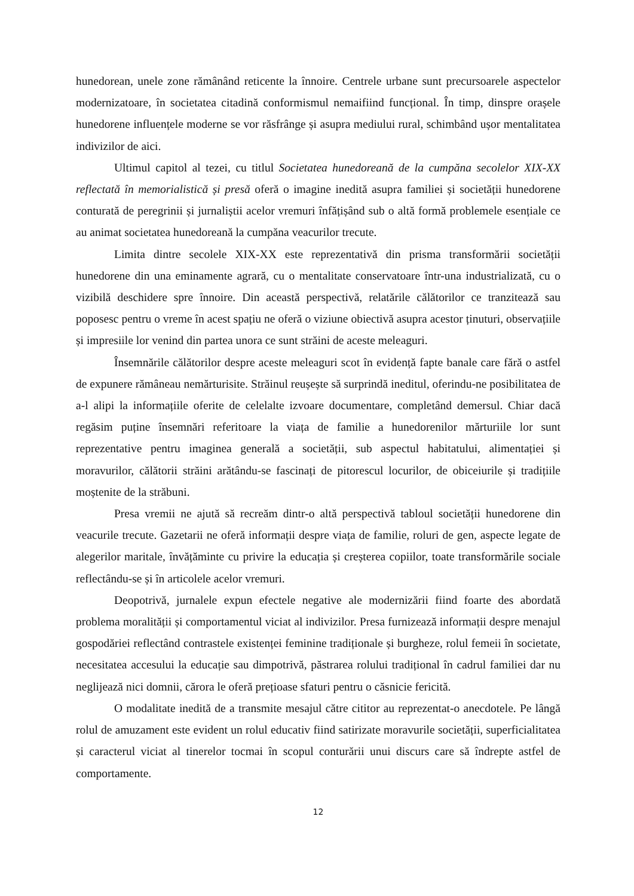hunedorean, unele zone rămânând reticente la înnoire. Centrele urbane sunt precursoarele aspectelor modernizatoare, în societatea citadină conformismul nemaifiind funcțional. În timp, dinspre orașele hunedorene influențele moderne se vor răsfrânge și asupra mediului rural, schimbând ușor mentalitatea indivizilor de aici.
Ultimul capitol al tezei, cu titlul Societatea hunedoreană de la cumpăna secolelor XIX-XX reflectată în memorialistică și presă oferă o imagine inedită asupra familiei și societății hunedorene conturată de peregrinii și jurnaliștii acelor vremuri înfățișând sub o altă formă problemele esențiale ce au animat societatea hunedoreană la cumpăna veacurilor trecute.
Limita dintre secolele XIX-XX este reprezentativă din prisma transformării societății hunedorene din una eminamente agrară, cu o mentalitate conservatoare într-una industrializată, cu o vizibilă deschidere spre înnoire. Din această perspectivă, relatările călătorilor ce tranzitează sau poposesc pentru o vreme în acest spațiu ne oferă o viziune obiectivă asupra acestor ținuturi, observațiile și impresiile lor venind din partea unora ce sunt străini de aceste meleaguri.
Însemnările călătorilor despre aceste meleaguri scot în evidență fapte banale care fără o astfel de expunere rămâneau nemărturisite. Străinul reușește să surprindă ineditul, oferindu-ne posibilitatea de a-l alipi la informațiile oferite de celelalte izvoare documentare, completând demersul. Chiar dacă regăsim puține însemnări referitoare la viața de familie a hunedorenilor mărturiile lor sunt reprezentative pentru imaginea generală a societății, sub aspectul habitatului, alimentației și moravurilor, călătorii străini arătându-se fascinați de pitorescul locurilor, de obiceiurile și tradițiile moștenite de la străbuni.
Presa vremii ne ajută să recreăm dintr-o altă perspectivă tabloul societății hunedorene din veacurile trecute. Gazetarii ne oferă informații despre viața de familie, roluri de gen, aspecte legate de alegerilor maritale, învățăminte cu privire la educația și creșterea copiilor, toate transformările sociale reflectându-se și în articolele acelor vremuri.
Deopotrivă, jurnalele expun efectele negative ale modernizării fiind foarte des abordată problema moralității și comportamentul viciat al indivizilor. Presa furnizează informații despre menajul gospodăriei reflectând contrastele existenței feminine tradiționale și burgheze, rolul femeii în societate, necesitatea accesului la educație sau dimpotrivă, păstrarea rolului tradițional în cadrul familiei dar nu neglijează nici domnii, cărora le oferă prețioase sfaturi pentru o căsnicie fericită.
O modalitate inedită de a transmite mesajul către cititor au reprezentat-o anecdotele. Pe lângă rolul de amuzament este evident un rolul educativ fiind satirizate moravurile societății, superficialitatea și caracterul viciat al tinerelor tocmai în scopul conturării unui discurs care să îndrepte astfel de comportamente.
12